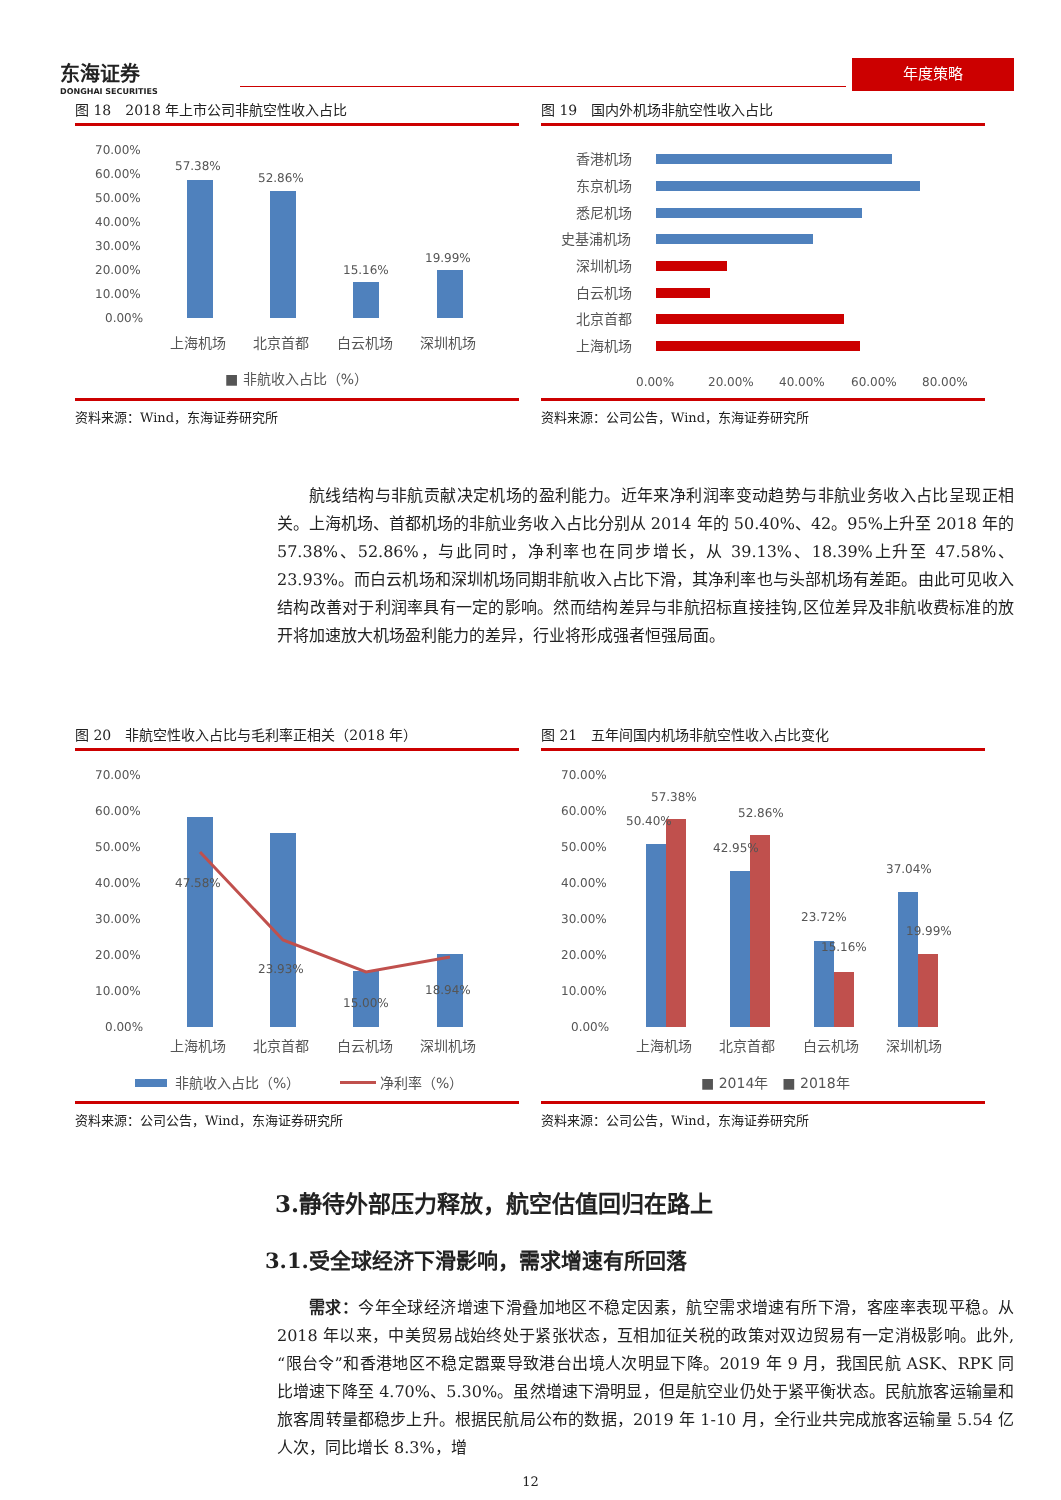东海证券
DONGHAI SECURITIES
年度策略
图 18　2018 年上市公司非航空性收入占比
70.00%
60.00%
50.00%
40.00%
30.00%
20.00%
10.00%
0.00%
57.38%
52.86%
15.16%
19.99%
上海机场
北京首都
白云机场
深圳机场
■ 非航收入占比（%）
资料来源：Wind，东海证券研究所
图 19　国内外机场非航空性收入占比
香港机场
东京机场
悉尼机场
史基浦机场
深圳机场
白云机场
北京首都
上海机场
0.00%
20.00%
40.00%
60.00%
80.00%
资料来源：公司公告，Wind，东海证券研究所
航线结构与非航贡献决定机场的盈利能力。近年来净利润率变动趋势与非航业务收入占比呈现正相关。上海机场、首都机场的非航业务收入占比分别从 2014 年的 50.40%、42。95%上升至 2018 年的 57.38%、52.86%，与此同时，净利率也在同步增长，从 39.13%、18.39%上升至 47.58%、23.93%。而白云机场和深圳机场同期非航收入占比下滑，其净利率也与头部机场有差距。由此可见收入结构改善对于利润率具有一定的影响。然而结构差异与非航招标直接挂钩,区位差异及非航收费标准的放开将加速放大机场盈利能力的差异，行业将形成强者恒强局面。
图 20　非航空性收入占比与毛利率正相关（2018 年）
70.00%
60.00%
50.00%
40.00%
30.00%
20.00%
10.00%
0.00%
47.58%
23.93%
15.00%
18.94%
上海机场
北京首都
白云机场
深圳机场
非航收入占比（%）
净利率（%）
资料来源：公司公告，Wind，东海证券研究所
图 21　五年间国内机场非航空性收入占比变化
70.00%
60.00%
50.00%
40.00%
30.00%
20.00%
10.00%
0.00%
57.38%
50.40%
52.86%
42.95%
23.72%
15.16%
37.04%
19.99%
上海机场
北京首都
白云机场
深圳机场
■ 2014年　■ 2018年
资料来源：公司公告，Wind，东海证券研究所
3.静待外部压力释放，航空估值回归在路上
3.1.受全球经济下滑影响，需求增速有所回落
需求：今年全球经济增速下滑叠加地区不稳定因素，航空需求增速有所下滑，客座率表现平稳。从 2018 年以来，中美贸易战始终处于紧张状态，互相加征关税的政策对双边贸易有一定消极影响。此外,“限台令”和香港地区不稳定嚣粟导致港台出境人次明显下降。2019 年 9 月，我国民航 ASK、RPK 同比增速下降至 4.70%、5.30%。虽然增速下滑明显，但是航空业仍处于紧平衡状态。民航旅客运输量和旅客周转量都稳步上升。根据民航局公布的数据，2019 年 1-10 月，全行业共完成旅客运输量 5.54 亿人次，同比增长 8.3%，增
12